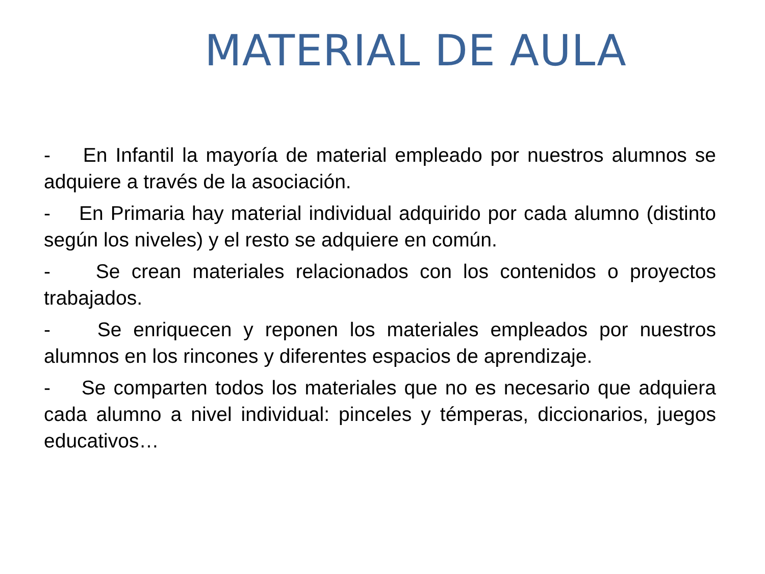MATERIAL DE AULA
- En Infantil la mayoría de material empleado por nuestros alumnos se adquiere a través de la asociación.
- En Primaria hay material individual adquirido por cada alumno (distinto según los niveles) y el resto se adquiere en común.
- Se crean materiales relacionados con los contenidos o proyectos trabajados.
- Se enriquecen y reponen los materiales empleados por nuestros alumnos en los rincones y diferentes espacios de aprendizaje.
- Se comparten todos los materiales que no es necesario que adquiera cada alumno a nivel individual: pinceles y témperas, diccionarios, juegos educativos…